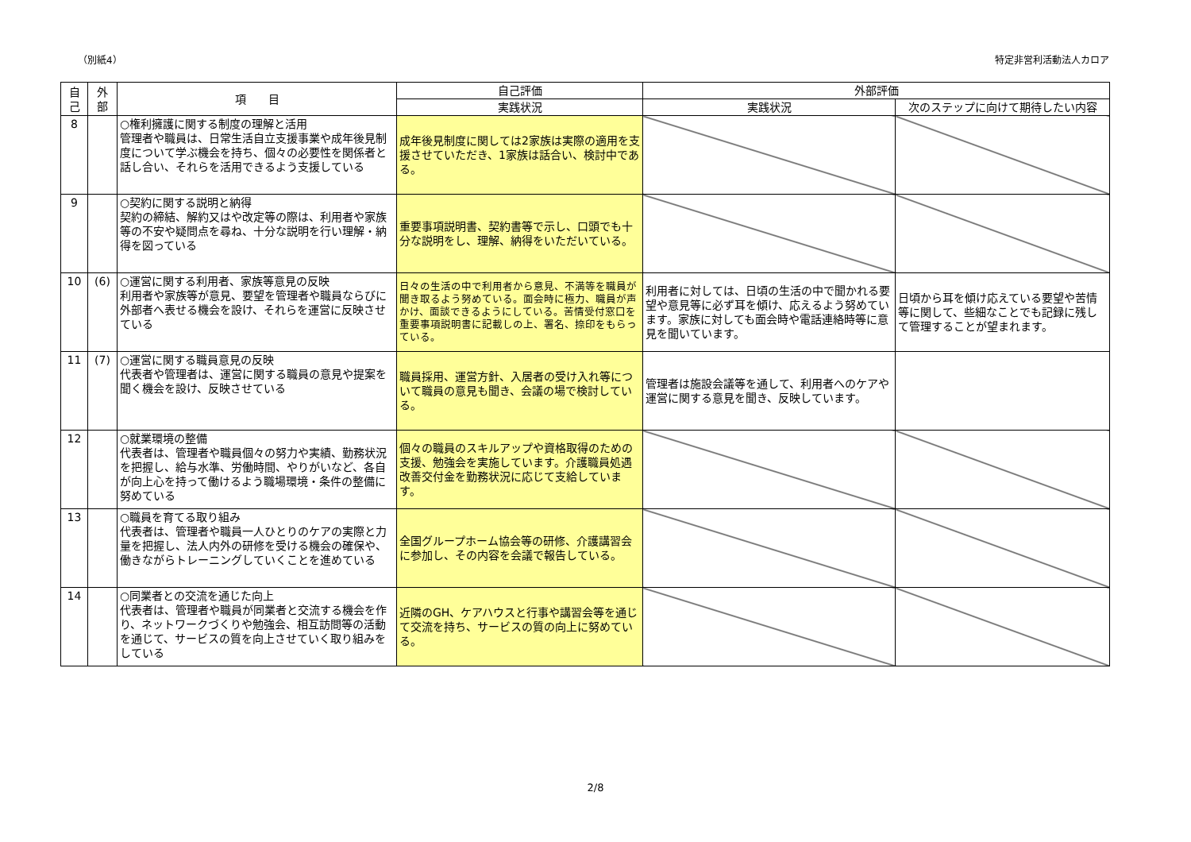（別紙4） 特定非営利活動法人カロア
| 自 己 | 外 部 | 項 目 | 自己評価 | 外部評価 | |
| --- | --- | --- | --- | --- | --- |
| | | | 実践状況 | 実践状況 | 次のステップに向けて期待したい内容 |
| 8 | | ○権利擁護に関する制度の理解と活用 管理者や職員は、日常生活自立支援事業や成年後見制度について学ぶ機会を持ち、個々の必要性を関係者と話し合い、それらを活用できるよう支援している | 成年後見制度に関しては2家族は実際の適用を支援させていただき、1家族は話合い、検討中である。 | | |
| 9 | | ○契約に関する説明と納得 契約の締結、解約又はや改定等の際は、利用者や家族等の不安や疑問点を尋ね、十分な説明を行い理解・納得を図っている | 重要事項説明書、契約書等で示し、口頭でも十分な説明をし、理解、納得をいただいている。 | | |
| 10 | (6) | ○運営に関する利用者、家族等意見の反映 利用者や家族等が意見、要望を管理者や職員ならびに外部者へ表せる機会を設け、それらを運営に反映させている | 日々の生活の中で利用者から意見、不満等を職員が聞き取るよう努めている。面会時に極力、職員が声かけ、面談できるようにしている。苦情受付窓口を重要事項説明書に記載しの上、署名、捺印をもらっている。 | 利用者に対しては、日頃の生活の中で聞かれる要望や意見等に必ず耳を傾け、応えるよう努めています。家族に対しても面会時や電話連絡時等に意見を聞いています。 | 日頃から耳を傾け応えている要望や苦情等に関して、些細なことでも記録に残して管理することが望まれます。 |
| 11 | (7) | ○運営に関する職員意見の反映 代表者や管理者は、運営に関する職員の意見や提案を聞く機会を設け、反映させている | 職員採用、運営方針、入居者の受け入れ等について職員の意見も聞き、会議の場で検討している。 | 管理者は施設会議等を通して、利用者へのケアや運営に関する意見を聞き、反映しています。 | |
| 12 | | ○就業環境の整備 代表者は、管理者や職員個々の努力や実績、勤務状況を把握し、給与水準、労働時間、やりがいなど、各自が向上心を持って働けるよう職場環境・条件の整備に努めている | 個々の職員のスキルアップや資格取得のための支援、勉強会を実施しています。介護職員処遇改善交付金を勤務状況に応じて支給しています。 | | |
| 13 | | ○職員を育てる取り組み 代表者は、管理者や職員一人ひとりのケアの実際と力量を把握し、法人内外の研修を受ける機会の確保や、働きながらトレーニングしていくことを進めている | 全国グループホーム協会等の研修、介護講習会に参加し、その内容を会議で報告している。 | | |
| 14 | | ○同業者との交流を通じた向上 代表者は、管理者や職員が同業者と交流する機会を作り、ネットワークづくりや勉強会、相互訪問等の活動を通じて、サービスの質を向上させていく取り組みをしている | 近隣のGH、ケアハウスと行事や講習会等を通じて交流を持ち、サービスの質の向上に努めている。 | | |
2/8